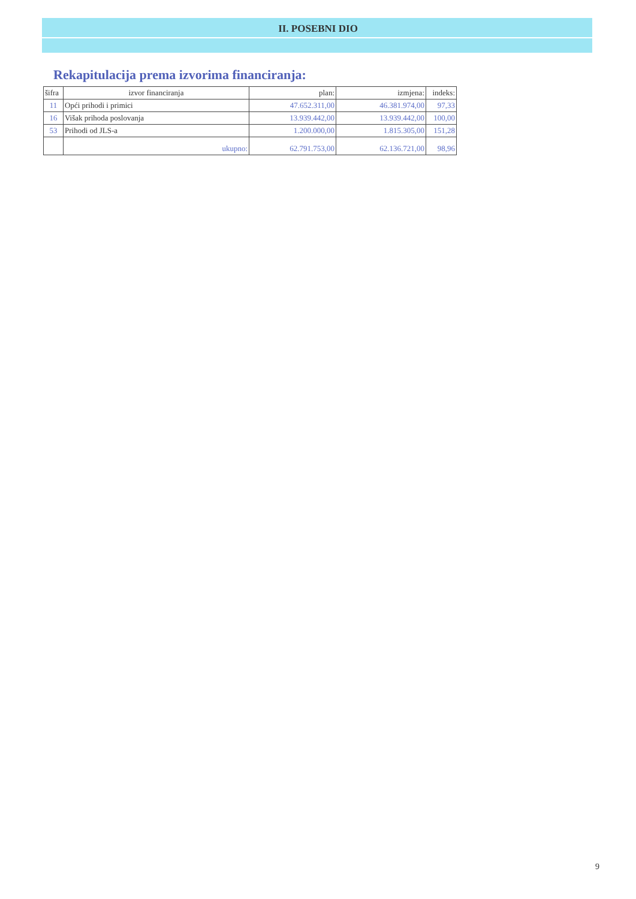II. POSEBNI DIO
Rekapitulacija prema izvorima financiranja:
| šifra | izvor financiranja | plan: | izmjena: | indeks: |
| --- | --- | --- | --- | --- |
| 11 | Opći prihodi i primici | 47.652.311,00 | 46.381.974,00 | 97,33 |
| 16 | Višak prihoda poslovanja | 13.939.442,00 | 13.939.442,00 | 100,00 |
| 53 | Prihodi od JLS-a | 1.200.000,00 | 1.815.305,00 | 151,28 |
| | ukupno: | 62.791.753,00 | 62.136.721,00 | 98,96 |
9